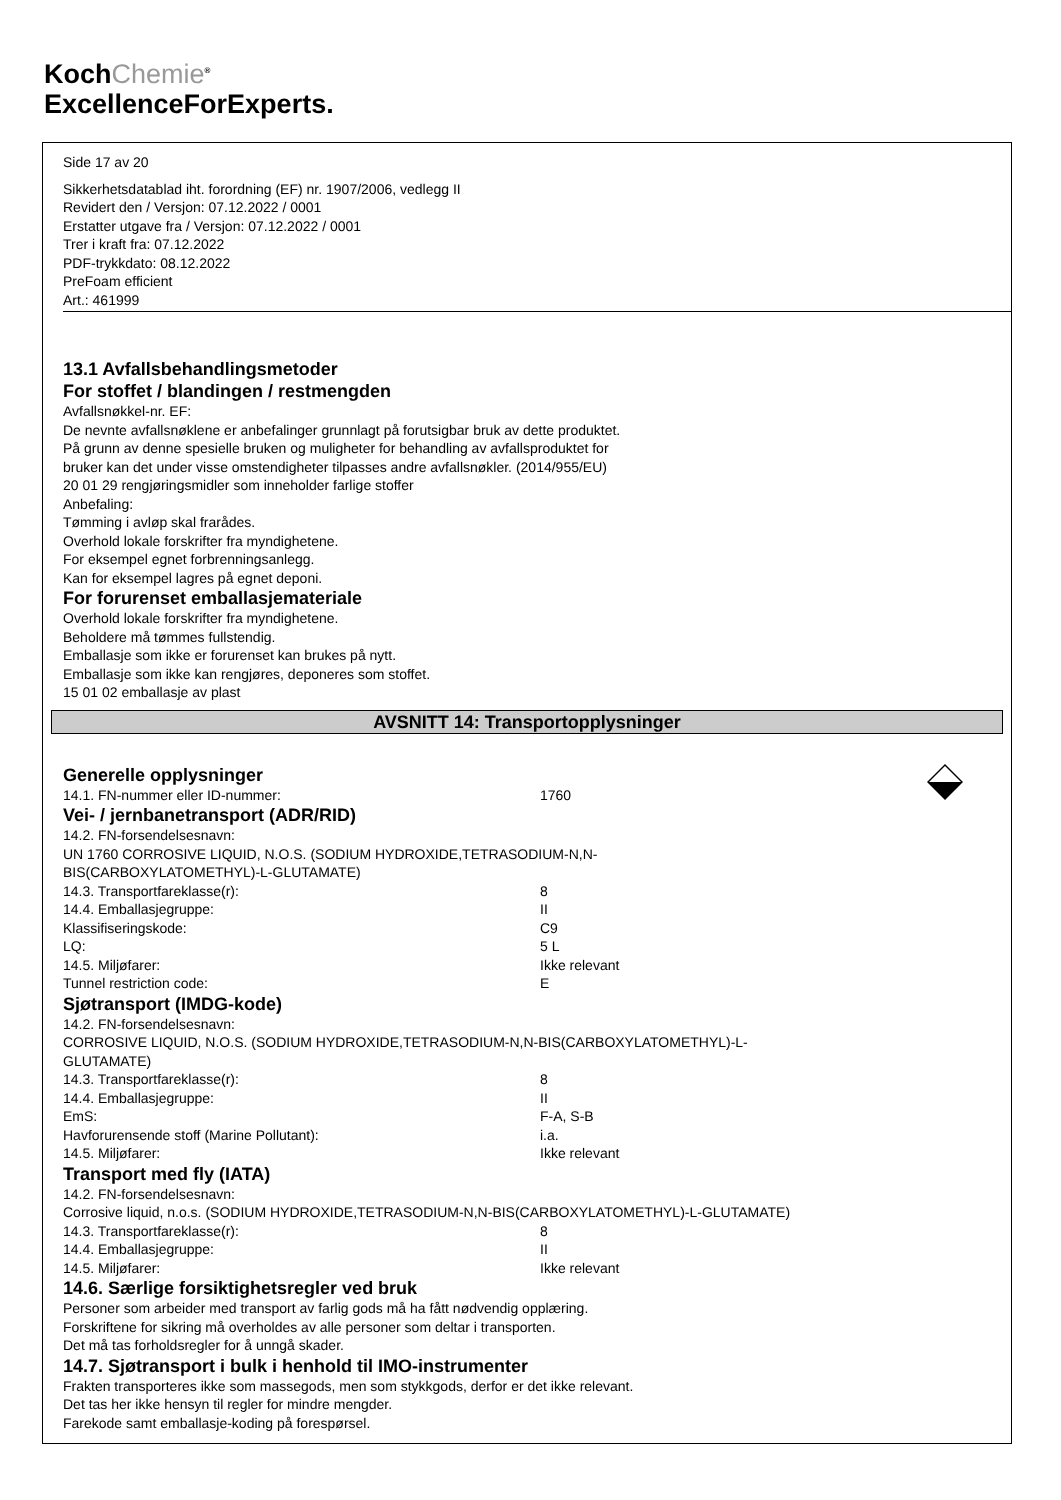KochChemie<sup>®</sup>
ExcellenceForExperts.
Side 17 av 20
Sikkerhetsdatablad iht. forordning (EF) nr. 1907/2006, vedlegg II
Revidert den / Versjon: 07.12.2022 / 0001
Erstatter utgave fra / Versjon: 07.12.2022 / 0001
Trer i kraft fra: 07.12.2022
PDF-trykkdato: 08.12.2022
PreFoam efficient
Art.: 461999
13.1 Avfallsbehandlingsmetoder
For stoffet / blandingen / restmengden
Avfallsnøkkel-nr. EF:
De nevnte avfallsnøklene er anbefalinger grunnlagt på forutsigbar bruk av dette produktet.
På grunn av denne spesielle bruken og muligheter for behandling av avfallsproduktet for
bruker kan det under visse omstendigheter tilpasses andre avfallsnøkler. (2014/955/EU)
20 01 29 rengjøringsmidler som inneholder farlige stoffer
Anbefaling:
Tømming i avløp skal frarådes.
Overhold lokale forskrifter fra myndighetene.
For eksempel egnet forbrenningsanlegg.
Kan for eksempel lagres på egnet deponi.
For forurenset emballasjemateriale
Overhold lokale forskrifter fra myndighetene.
Beholdere må tømmes fullstendig.
Emballasje som ikke er forurenset kan brukes på nytt.
Emballasje som ikke kan rengjøres, deponeres som stoffet.
15 01 02 emballasje av plast
AVSNITT 14: Transportopplysninger
Generelle opplysninger
14.1. FN-nummer eller ID-nummer: 1760
Vei- / jernbanetransport (ADR/RID)
14.2. FN-forsendelsesnavn:
UN 1760 CORROSIVE LIQUID, N.O.S. (SODIUM HYDROXIDE,TETRASODIUM-N,N-
BIS(CARBOXYLATOMETHYL)-L-GLUTAMATE)
14.3. Transportfareklasse(r): 8
14.4. Emballasjegruppe: II
Klassifiseringskode: C9
LQ: 5 L
14.5. Miljøfarer: Ikke relevant
Tunnel restriction code: E
Sjøtransport (IMDG-kode)
14.2. FN-forsendelsesnavn:
CORROSIVE LIQUID, N.O.S. (SODIUM HYDROXIDE,TETRASODIUM-N,N-BIS(CARBOXYLATOMETHYL)-L-
GLUTAMATE)
14.3. Transportfareklasse(r): 8
14.4. Emballasjegruppe: II
EmS: F-A, S-B
Havforurensende stoff (Marine Pollutant): i.a.
14.5. Miljøfarer: Ikke relevant
Transport med fly (IATA)
14.2. FN-forsendelsesnavn:
Corrosive liquid, n.o.s. (SODIUM HYDROXIDE,TETRASODIUM-N,N-BIS(CARBOXYLATOMETHYL)-L-GLUTAMATE)
14.3. Transportfareklasse(r): 8
14.4. Emballasjegruppe: II
14.5. Miljøfarer: Ikke relevant
14.6. Særlige forsiktighetsregler ved bruk
Personer som arbeider med transport av farlig gods må ha fått nødvendig opplæring.
Forskriftene for sikring må overholdes av alle personer som deltar i transporten.
Det må tas forholdsregler for å unngå skader.
14.7. Sjøtransport i bulk i henhold til IMO-instrumenter
Frakten transporteres ikke som massegods, men som stykkgods, derfor er det ikke relevant.
Det tas her ikke hensyn til regler for mindre mengder.
Farekode samt emballasje-koding på forespørsel.